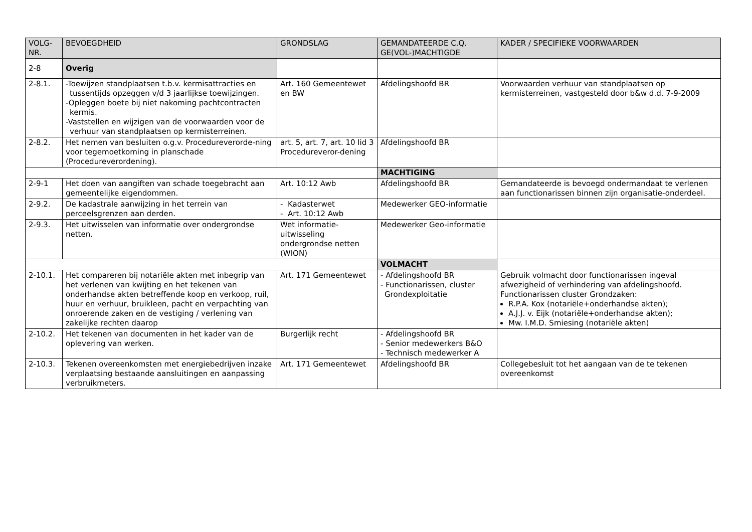| VOLG- NR. | BEVOEGDHEID | GRONDSLAG | GEMANDATEERDE C.Q. GE(VOL-)MACHTIGDE | KADER / SPECIFIEKE VOORWAARDEN |
| --- | --- | --- | --- | --- |
| 2-8 | Overig | | | |
| 2-8.1. | -Toewijzen standplaatsen t.b.v. kermisattracties en tussentijds opzeggen v/d 3 jaarlijkse toewijzingen. -Opleggen boete bij niet nakoming pachtcontracten kermis. -Vaststellen en wijzigen van de voorwaarden voor de verhuur van standplaatsen op kermisterreinen. | Art. 160 Gemeentewet en BW | Afdelingshoofd BR | Voorwaarden verhuur van standplaatsen op kermisterreinen, vastgesteld door b&w d.d. 7-9-2009 |
| 2-8.2. | Het nemen van besluiten o.g.v. Procedureverorde-ning voor tegemoetkoming in planschade (Procedureverordening). | art. 5, art. 7, art. 10 lid 3 Procedureveror-dening | Afdelingshoofd BR | |
| | | | MACHTIGING | |
| 2-9-1 | Het doen van aangiften van schade toegebracht aan gemeentelijke eigendommen. | Art. 10:12 Awb | Afdelingshoofd BR | Gemandateerde is bevoegd ondermandaat te verlenen aan functionarissen binnen zijn organisatie-onderdeel. |
| 2-9.2. | De kadastrale aanwijzing in het terrein van perceelsgrenzen aan derden. | - Kadasterwet - Art. 10:12 Awb | Medewerker GEO-informatie | |
| 2-9.3. | Het uitwisselen van informatie over ondergrondse netten. | Wet informatie-uitwisseling ondergrondse netten (WION) | Medewerker Geo-informatie | |
| | | | VOLMACHT | |
| 2-10.1. | Het compareren bij notariële akten met inbegrip van het verlenen van kwijting en het tekenen van onderhandse akten betreffende koop en verkoop, ruil, huur en verhuur, bruikleen, pacht en verpachting van onroerende zaken en de vestiging / verlening van zakelijke rechten daarop | Art. 171 Gemeentewet | - Afdelingshoofd BR - Functionarissen, cluster Grondexploitatie | Gebruik volmacht door functionarissen ingeval afwezigheid of verhindering van afdelingshoofd. Functionarissen cluster Grondzaken: R.P.A. Kox (notariële+onderhandse akten); A.J.J. v. Eijk (notariële+onderhandse akten); Mw. I.M.D. Smiesing (notariële akten) |
| 2-10.2. | Het tekenen van documenten in het kader van de oplevering van werken. | Burgerlijk recht | - Afdelingshoofd BR - Senior medewerkers B&O - Technisch medewerker A | |
| 2-10.3. | Tekenen overeenkomsten met energiebedrijven inzake verplaatsing bestaande aansluitingen en aanpassing verbruikmeters. | Art. 171 Gemeentewet | Afdelingshoofd BR | Collegebesluit tot het aangaan van de te tekenen overeenkomst |